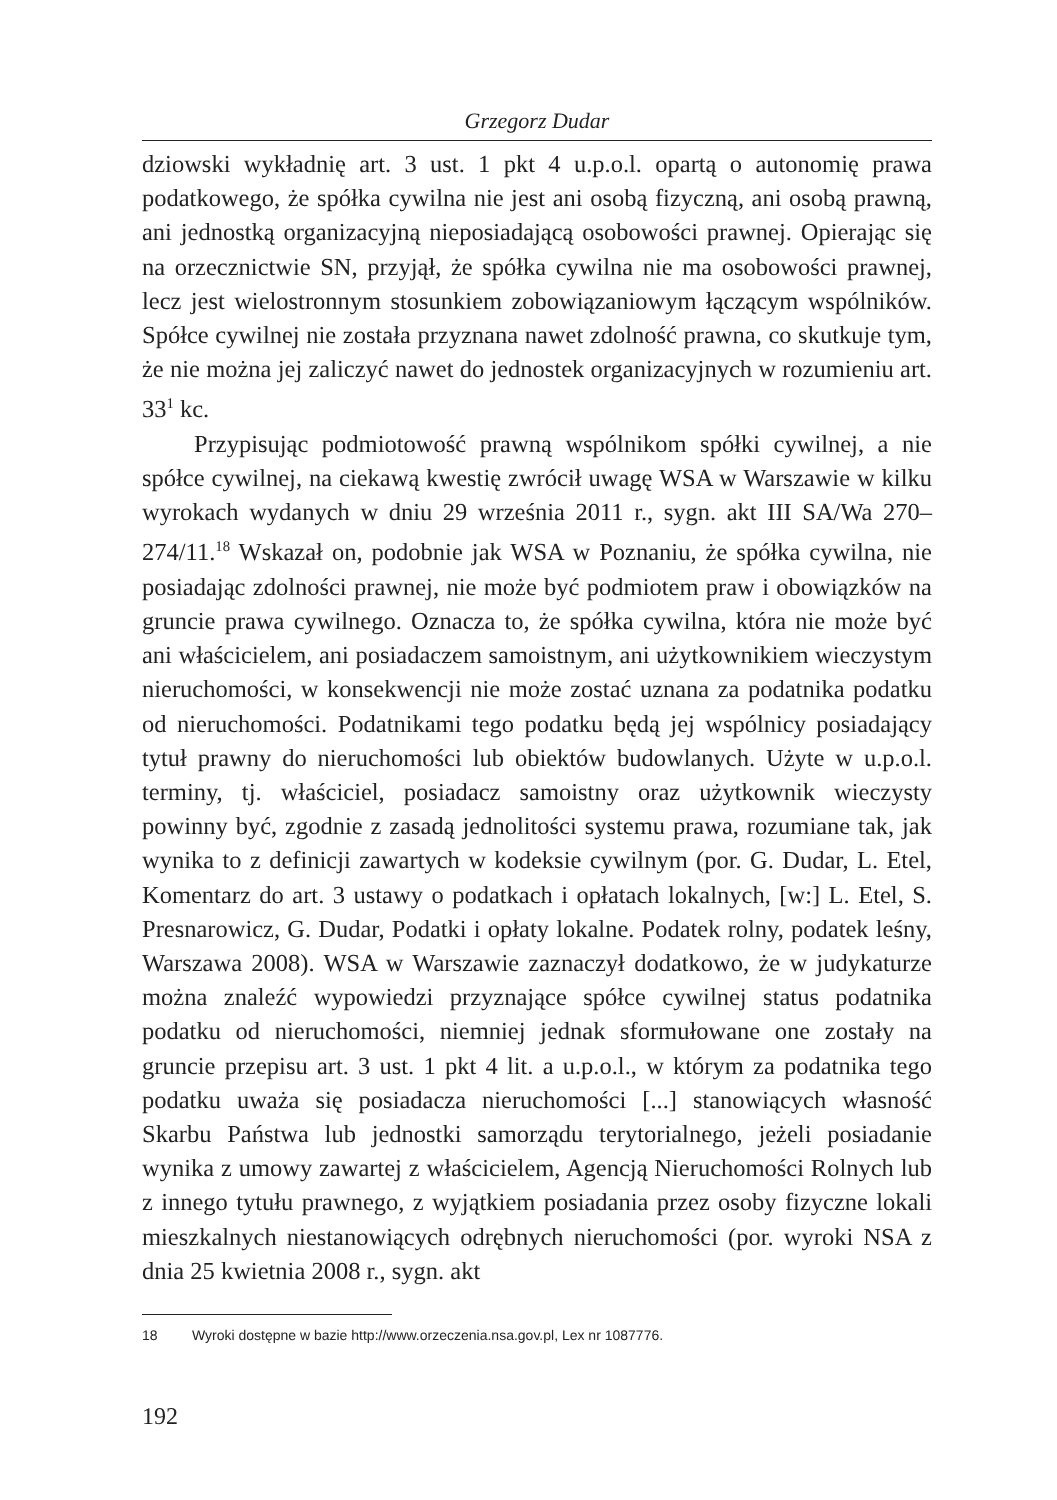Grzegorz Dudar
dziowski wykładnię art. 3 ust. 1 pkt 4 u.p.o.l. opartą o autonomię prawa podatkowego, że spółka cywilna nie jest ani osobą fizyczną, ani osobą prawną, ani jednostką organizacyjną nieposiadającą osobowości prawnej. Opierając się na orzecznictwie SN, przyjął, że spółka cywilna nie ma osobowości prawnej, lecz jest wielostronnym stosunkiem zobowiązaniowym łączącym wspólników. Spółce cywilnej nie została przyznana nawet zdolność prawna, co skutkuje tym, że nie można jej zaliczyć nawet do jednostek organizacyjnych w rozumieniu art. 33<sup>1</sup> kc.
Przypisując podmiotowość prawną wspólnikom spółki cywilnej, a nie spółce cywilnej, na ciekawą kwestię zwrócił uwagę WSA w Warszawie w kilku wyrokach wydanych w dniu 29 września 2011 r., sygn. akt III SA/Wa 270–274/11.<sup>18</sup> Wskazał on, podobnie jak WSA w Poznaniu, że spółka cywilna, nie posiadając zdolności prawnej, nie może być podmiotem praw i obowiązków na gruncie prawa cywilnego. Oznacza to, że spółka cywilna, która nie może być ani właścicielem, ani posiadaczem samoistnym, ani użytkownikiem wieczystym nieruchomości, w konsekwencji nie może zostać uznana za podatnika podatku od nieruchomości. Podatnikami tego podatku będą jej wspólnicy posiadający tytuł prawny do nieruchomości lub obiektów budowlanych. Użyte w u.p.o.l. terminy, tj. właściciel, posiadacz samoistny oraz użytkownik wieczysty powinny być, zgodnie z zasadą jednolitości systemu prawa, rozumiane tak, jak wynika to z definicji zawartych w kodeksie cywilnym (por. G. Dudar, L. Etel, Komentarz do art. 3 ustawy o podatkach i opłatach lokalnych, [w:] L. Etel, S. Presnarowicz, G. Dudar, Podatki i opłaty lokalne. Podatek rolny, podatek leśny, Warszawa 2008). WSA w Warszawie zaznaczył dodatkowo, że w judykaturze można znaleźć wypowiedzi przyznające spółce cywilnej status podatnika podatku od nieruchomości, niemniej jednak sformułowane one zostały na gruncie przepisu art. 3 ust. 1 pkt 4 lit. a u.p.o.l., w którym za podatnika tego podatku uważa się posiadacza nieruchomości [...] stanowiących własność Skarbu Państwa lub jednostki samorządu terytorialnego, jeżeli posiadanie wynika z umowy zawartej z właścicielem, Agencją Nieruchomości Rolnych lub z innego tytułu prawnego, z wyjątkiem posiadania przez osoby fizyczne lokali mieszkalnych niestanowiących odrębnych nieruchomości (por. wyroki NSA z dnia 25 kwietnia 2008 r., sygn. akt
18 Wyroki dostępne w bazie http://www.orzeczenia.nsa.gov.pl, Lex nr 1087776.
192